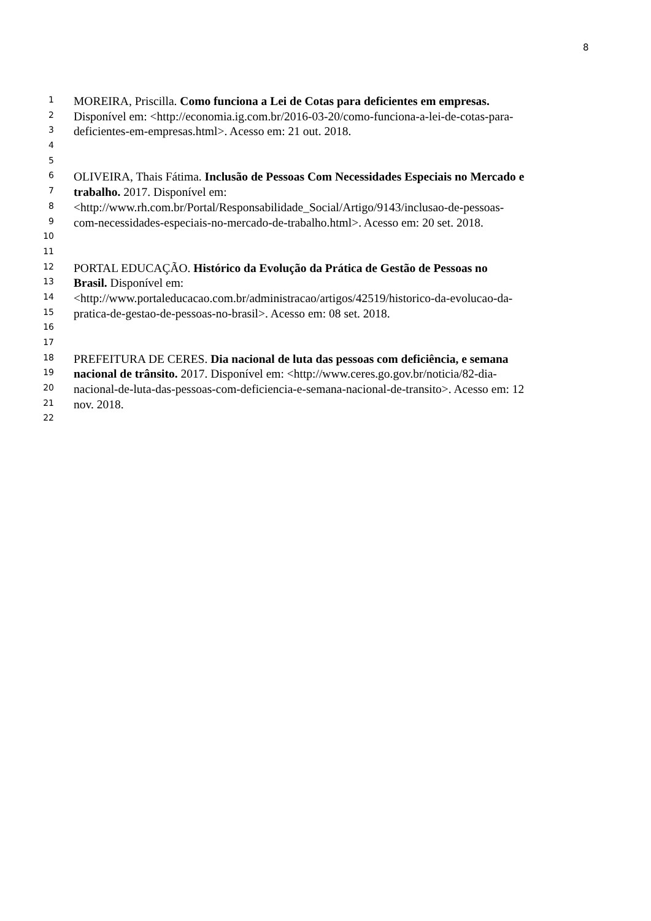8
1 MOREIRA, Priscilla. Como funciona a Lei de Cotas para deficientes em empresas.
2 Disponível em: <http://economia.ig.com.br/2016-03-20/como-funciona-a-lei-de-cotas-para-
3 deficientes-em-empresas.html>. Acesso em: 21 out. 2018.
4
5
6 OLIVEIRA, Thais Fátima. Inclusão de Pessoas Com Necessidades Especiais no Mercado e
7 trabalho. 2017. Disponível em:
8 <http://www.rh.com.br/Portal/Responsabilidade_Social/Artigo/9143/inclusao-de-pessoas-
9 com-necessidades-especiais-no-mercado-de-trabalho.html>. Acesso em: 20 set. 2018.
10
11
12 PORTAL EDUCAÇÃO. Histórico da Evolução da Prática de Gestão de Pessoas no
13 Brasil. Disponível em:
14 <http://www.portaleducacao.com.br/administracao/artigos/42519/historico-da-evolucao-da-
15 pratica-de-gestao-de-pessoas-no-brasil>. Acesso em: 08 set. 2018.
16
17
18 PREFEITURA DE CERES. Dia nacional de luta das pessoas com deficiência, e semana
19 nacional de trânsito. 2017. Disponível em: <http://www.ceres.go.gov.br/noticia/82-dia-
20 nacional-de-luta-das-pessoas-com-deficiencia-e-semana-nacional-de-transito>. Acesso em: 12
21 nov. 2018.
22